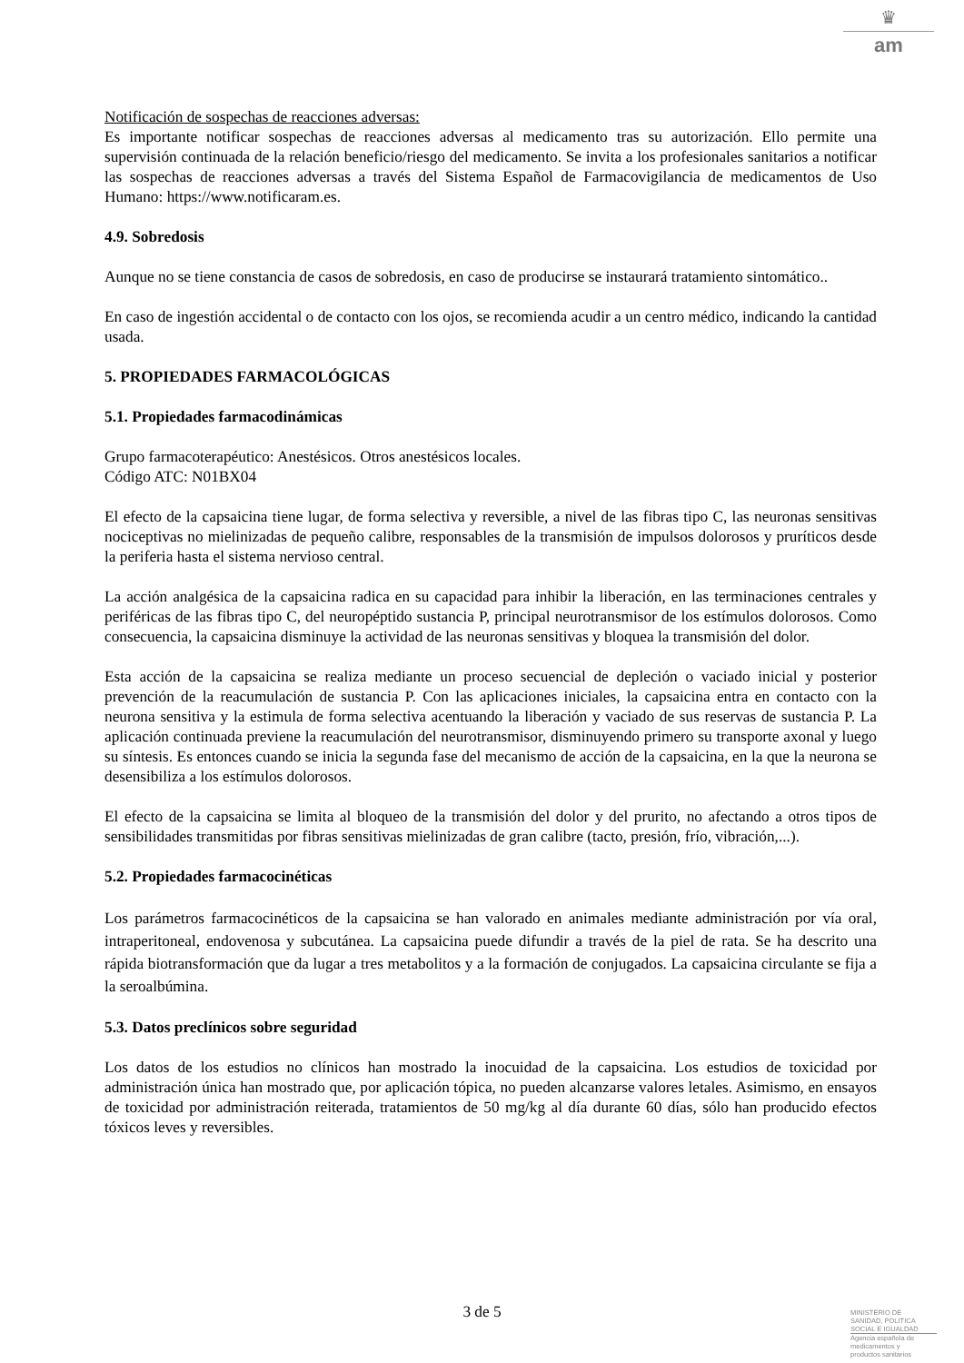♛
am
Notificación de sospechas de reacciones adversas:
Es importante notificar sospechas de reacciones adversas al medicamento tras su autorización. Ello permite una supervisión continuada de la relación beneficio/riesgo del medicamento. Se invita a los profesionales sanitarios a notificar las sospechas de reacciones adversas a través del Sistema Español de Farmacovigilancia de medicamentos de Uso Humano: https://www.notificaram.es.
4.9. Sobredosis
Aunque no se tiene constancia de casos de sobredosis, en caso de producirse se instaurará tratamiento sintomático..
En caso de ingestión accidental o de contacto con los ojos, se recomienda acudir a un centro médico, indicando la cantidad usada.
5. PROPIEDADES FARMACOLÓGICAS
5.1. Propiedades farmacodinámicas
Grupo farmacoterapéutico: Anestésicos. Otros anestésicos locales.
Código ATC: N01BX04
El efecto de la capsaicina tiene lugar, de forma selectiva y reversible, a nivel de las fibras tipo C, las neuronas sensitivas nociceptivas no mielinizadas de pequeño calibre, responsables de la transmisión de impulsos dolorosos y pruríticos desde la periferia hasta el sistema nervioso central.
La acción analgésica de la capsaicina radica en su capacidad para inhibir la liberación, en las terminaciones centrales y periféricas de las fibras tipo C, del neuropéptido sustancia P, principal neurotransmisor de los estímulos dolorosos. Como consecuencia, la capsaicina disminuye la actividad de las neuronas sensitivas y bloquea la transmisión del dolor.
Esta acción de la capsaicina se realiza mediante un proceso secuencial de depleción o vaciado inicial y posterior prevención de la reacumulación de sustancia P. Con las aplicaciones iniciales, la capsaicina entra en contacto con la neurona sensitiva y la estimula de forma selectiva acentuando la liberación y vaciado de sus reservas de sustancia P. La aplicación continuada previene la reacumulación del neurotransmisor, disminuyendo primero su transporte axonal y luego su síntesis. Es entonces cuando se inicia la segunda fase del mecanismo de acción de la capsaicina, en la que la neurona se desensibiliza a los estímulos dolorosos.
El efecto de la capsaicina se limita al bloqueo de la transmisión del dolor y del prurito, no afectando a otros tipos de sensibilidades transmitidas por fibras sensitivas mielinizadas de gran calibre (tacto, presión, frío, vibración,...).
5.2. Propiedades farmacocinéticas
Los parámetros farmacocinéticos de la capsaicina se han valorado en animales mediante administración por vía oral, intraperitoneal, endovenosa y subcutánea. La capsaicina puede difundir a través de la piel de rata. Se ha descrito una rápida biotransformación que da lugar a tres metabolitos y a la formación de conjugados. La capsaicina circulante se fija a la seroalbúmina.
5.3. Datos preclínicos sobre seguridad
Los datos de los estudios no clínicos han mostrado la inocuidad de la capsaicina. Los estudios de toxicidad por administración única han mostrado que, por aplicación tópica, no pueden alcanzarse valores letales. Asimismo, en ensayos de toxicidad por administración reiterada, tratamientos de 50 mg/kg al día durante 60 días, sólo han producido efectos tóxicos leves y reversibles.
3 de 5
MINISTERIO DE
SANIDAD, POLITICA
SOCIAL E IGUALDAD
Agencia española de
medicamentos y
productos sanitarios